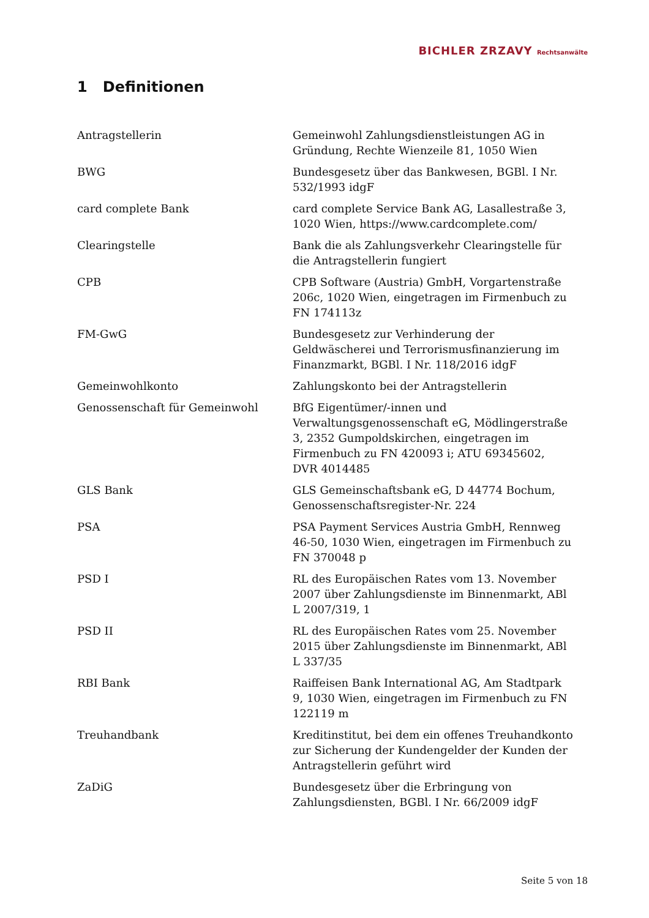BICHLER ZRZAVY Rechtsanwälte
1 Definitionen
| Antragstellerin | Gemeinwohl Zahlungsdienstleistungen AG in Gründung, Rechte Wienzeile 81, 1050 Wien |
| BWG | Bundesgesetz über das Bankwesen, BGBl. I Nr. 532/1993 idgF |
| card complete Bank | card complete Service Bank AG, Lasallestraße 3, 1020 Wien, https://www.cardcomplete.com/ |
| Clearingstelle | Bank die als Zahlungsverkehr Clearingstelle für die Antragstellerin fungiert |
| CPB | CPB Software (Austria) GmbH, Vorgartenstraße 206c, 1020 Wien, eingetragen im Firmenbuch zu FN 174113z |
| FM-GwG | Bundesgesetz zur Verhinderung der Geldwäscherei und Terrorismusfinanzierung im Finanzmarkt, BGBl. I Nr. 118/2016 idgF |
| Gemeinwohlkonto | Zahlungskonto bei der Antragstellerin |
| Genossenschaft für Gemeinwohl | BfG Eigentümer/-innen und Verwaltungsgenossenschaft eG, Mödlingerstraße 3, 2352 Gumpoldskirchen, eingetragen im Firmenbuch zu FN 420093 i; ATU 69345602, DVR 4014485 |
| GLS Bank | GLS Gemeinschaftsbank eG, D 44774 Bochum, Genossenschaftsregister-Nr. 224 |
| PSA | PSA Payment Services Austria GmbH, Rennweg 46-50, 1030 Wien, eingetragen im Firmenbuch zu FN 370048 p |
| PSD I | RL des Europäischen Rates vom 13. November 2007 über Zahlungsdienste im Binnenmarkt, ABl L 2007/319, 1 |
| PSD II | RL des Europäischen Rates vom 25. November 2015 über Zahlungsdienste im Binnenmarkt, ABl L 337/35 |
| RBI Bank | Raiffeisen Bank International AG, Am Stadtpark 9, 1030 Wien, eingetragen im Firmenbuch zu FN 122119 m |
| Treuhandbank | Kreditinstitut, bei dem ein offenes Treuhandkonto zur Sicherung der Kundengelder der Kunden der Antragstellerin geführt wird |
| ZaDiG | Bundesgesetz über die Erbringung von Zahlungsdiensten, BGBl. I Nr. 66/2009 idgF |
Seite 5 von 18